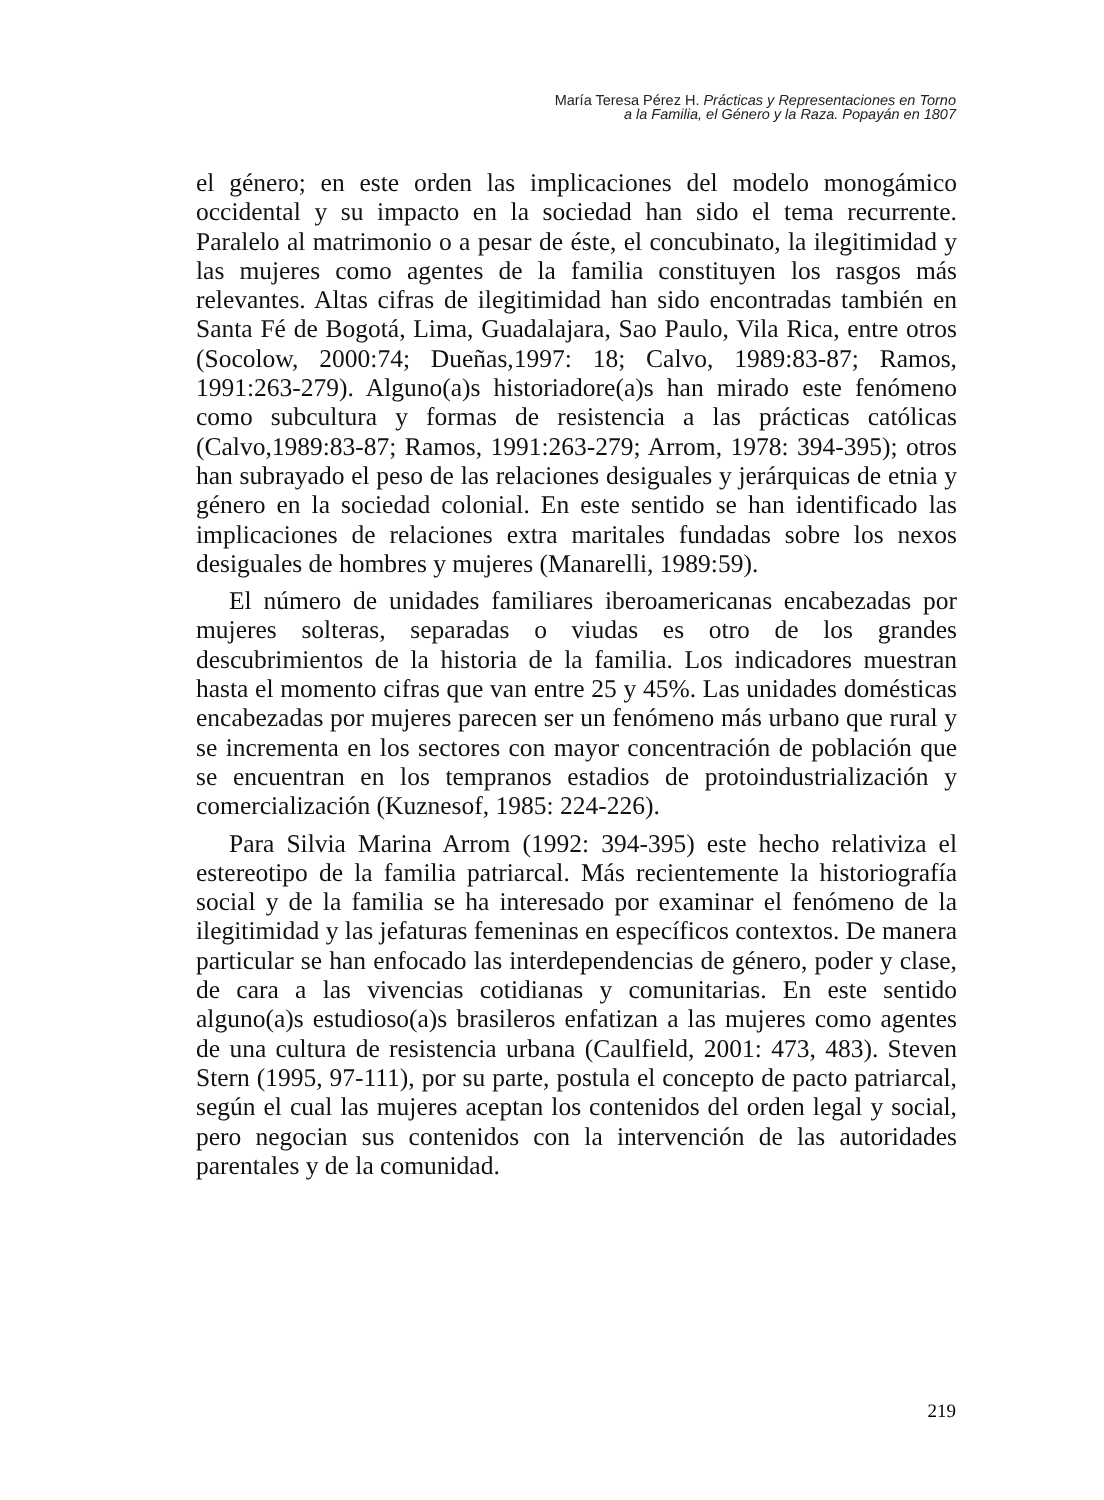María Teresa Pérez H. Prácticas y Representaciones en Torno
a la Familia, el Género y la Raza. Popayán en 1807
el género; en este orden las implicaciones del modelo monogámico occidental y su impacto en la sociedad han sido el tema recurrente. Paralelo al matrimonio o a pesar de éste, el concubinato, la ilegitimidad y las mujeres como agentes de la familia constituyen los rasgos más relevantes. Altas cifras de ilegitimidad han sido encontradas también en Santa Fé de Bogotá, Lima, Guadalajara, Sao Paulo, Vila Rica, entre otros (Socolow, 2000:74; Dueñas,1997: 18; Calvo, 1989:83-87; Ramos, 1991:263-279). Alguno(a)s historiadore(a)s han mirado este fenómeno como subcultura y formas de resistencia a las prácticas católicas (Calvo,1989:83-87; Ramos, 1991:263-279; Arrom, 1978: 394-395); otros han subrayado el peso de las relaciones desiguales y jerárquicas de etnia y género en la sociedad colonial. En este sentido se han identificado las implicaciones de relaciones extra maritales fundadas sobre los nexos desiguales de hombres y mujeres (Manarelli, 1989:59).
El número de unidades familiares iberoamericanas encabezadas por mujeres solteras, separadas o viudas es otro de los grandes descubrimientos de la historia de la familia. Los indicadores muestran hasta el momento cifras que van entre 25 y 45%. Las unidades domésticas encabezadas por mujeres parecen ser un fenómeno más urbano que rural y se incrementa en los sectores con mayor concentración de población que se encuentran en los tempranos estadios de protoindustrialización y comercialización (Kuznesof, 1985: 224-226).
Para Silvia Marina Arrom (1992: 394-395) este hecho relativiza el estereotipo de la familia patriarcal. Más recientemente la historiografía social y de la familia se ha interesado por examinar el fenómeno de la ilegitimidad y las jefaturas femeninas en específicos contextos. De manera particular se han enfocado las interdependencias de género, poder y clase, de cara a las vivencias cotidianas y comunitarias. En este sentido alguno(a)s estudioso(a)s brasileros enfatizan a las mujeres como agentes de una cultura de resistencia urbana (Caulfield, 2001: 473, 483). Steven Stern (1995, 97-111), por su parte, postula el concepto de pacto patriarcal, según el cual las mujeres aceptan los contenidos del orden legal y social, pero negocian sus contenidos con la intervención de las autoridades parentales y de la comunidad.
219